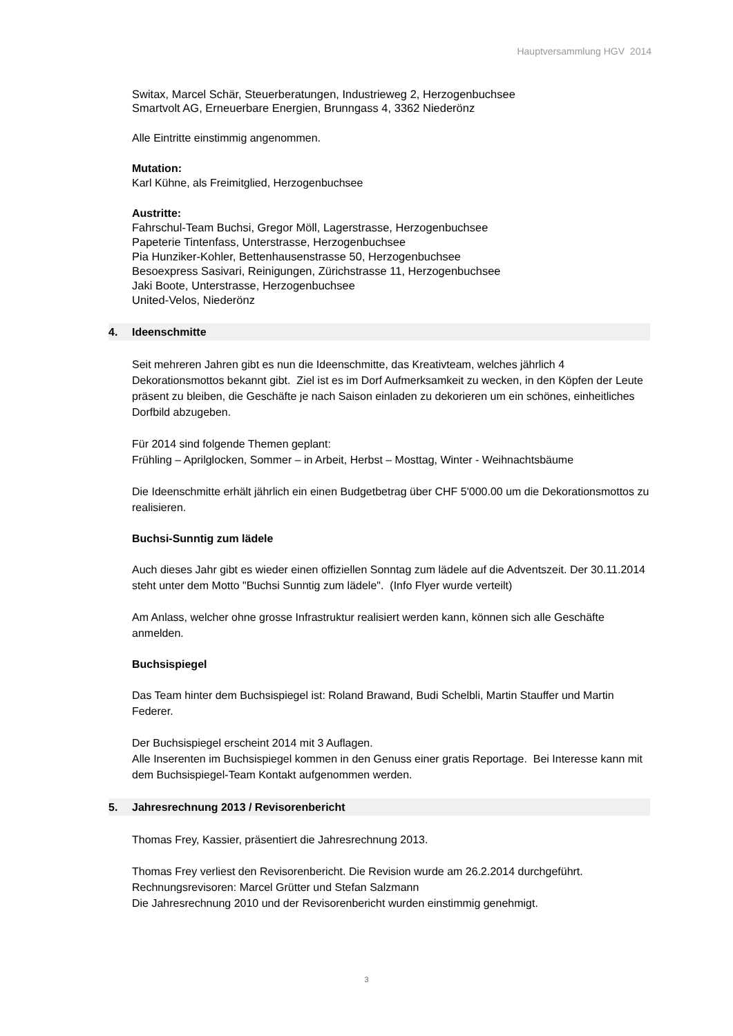Hauptversammlung HGV 2014
Switax, Marcel Schär, Steuerberatungen, Industrieweg 2, Herzogenbuchsee
Smartvolt AG, Erneuerbare Energien, Brunngass 4, 3362 Niederönz
Alle Eintritte einstimmig angenommen.
Mutation:
Karl Kühne, als Freimitglied, Herzogenbuchsee
Austritte:
Fahrschul-Team Buchsi, Gregor Möll, Lagerstrasse, Herzogenbuchsee
Papeterie Tintenfass, Unterstrasse, Herzogenbuchsee
Pia Hunziker-Kohler, Bettenhausenstrasse 50, Herzogenbuchsee
Besoexpress Sasivari, Reinigungen, Zürichstrasse 11, Herzogenbuchsee
Jaki Boote, Unterstrasse, Herzogenbuchsee
United-Velos, Niederönz
4. Ideenschmitte
Seit mehreren Jahren gibt es nun die Ideenschmitte, das Kreativteam, welches jährlich 4 Dekorationsmottos bekannt gibt. Ziel ist es im Dorf Aufmerksamkeit zu wecken, in den Köpfen der Leute präsent zu bleiben, die Geschäfte je nach Saison einladen zu dekorieren um ein schönes, einheitliches Dorfbild abzugeben.
Für 2014 sind folgende Themen geplant:
Frühling – Aprilglocken, Sommer – in Arbeit, Herbst – Mosttag, Winter - Weihnachtsbäume
Die Ideenschmitte erhält jährlich ein einen Budgetbetrag über CHF 5'000.00 um die Dekorationsmottos zu realisieren.
Buchsi-Sunntig zum lädele
Auch dieses Jahr gibt es wieder einen offiziellen Sonntag zum lädele auf die Adventszeit. Der 30.11.2014 steht unter dem Motto "Buchsi Sunntig zum lädele". (Info Flyer wurde verteilt)
Am Anlass, welcher ohne grosse Infrastruktur realisiert werden kann, können sich alle Geschäfte anmelden.
Buchsispiegel
Das Team hinter dem Buchsispiegel ist: Roland Brawand, Budi Schelbli, Martin Stauffer und Martin Federer.
Der Buchsispiegel erscheint 2014 mit 3 Auflagen.
Alle Inserenten im Buchsispiegel kommen in den Genuss einer gratis Reportage. Bei Interesse kann mit dem Buchsispiegel-Team Kontakt aufgenommen werden.
5. Jahresrechnung 2013 / Revisorenbericht
Thomas Frey, Kassier, präsentiert die Jahresrechnung 2013.
Thomas Frey verliest den Revisorenbericht. Die Revision wurde am 26.2.2014 durchgeführt.
Rechnungsrevisoren: Marcel Grütter und Stefan Salzmann
Die Jahresrechnung 2010 und der Revisorenbericht wurden einstimmig genehmigt.
3